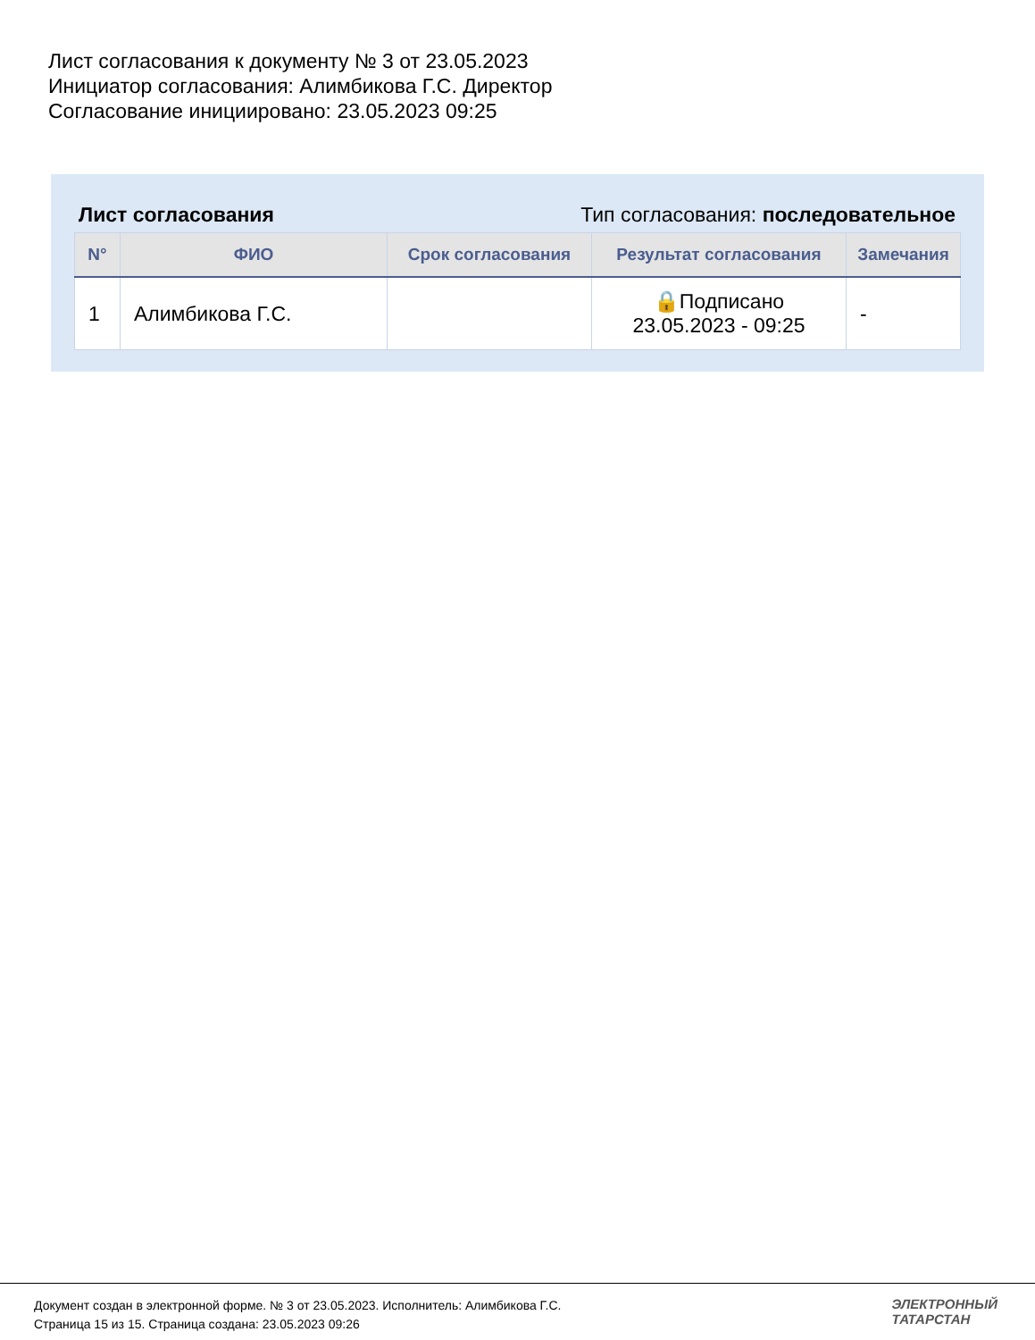Лист согласования к документу № 3 от 23.05.2023
Инициатор согласования: Алимбикова Г.С. Директор
Согласование инициировано: 23.05.2023 09:25
Лист согласования Тип согласования: последовательное
| N° | ФИО | Срок согласования | Результат согласования | Замечания |
| --- | --- | --- | --- | --- |
| 1 | Алимбикова Г.С. | | 🔒Подписано 23.05.2023 - 09:25 | - |
Документ создан в электронной форме. № 3 от 23.05.2023. Исполнитель: Алимбикова Г.С.
Страница 15 из 15. Страница создана: 23.05.2023 09:26
ЭЛЕКТРОННЫЙ
ТАТАРСТАН